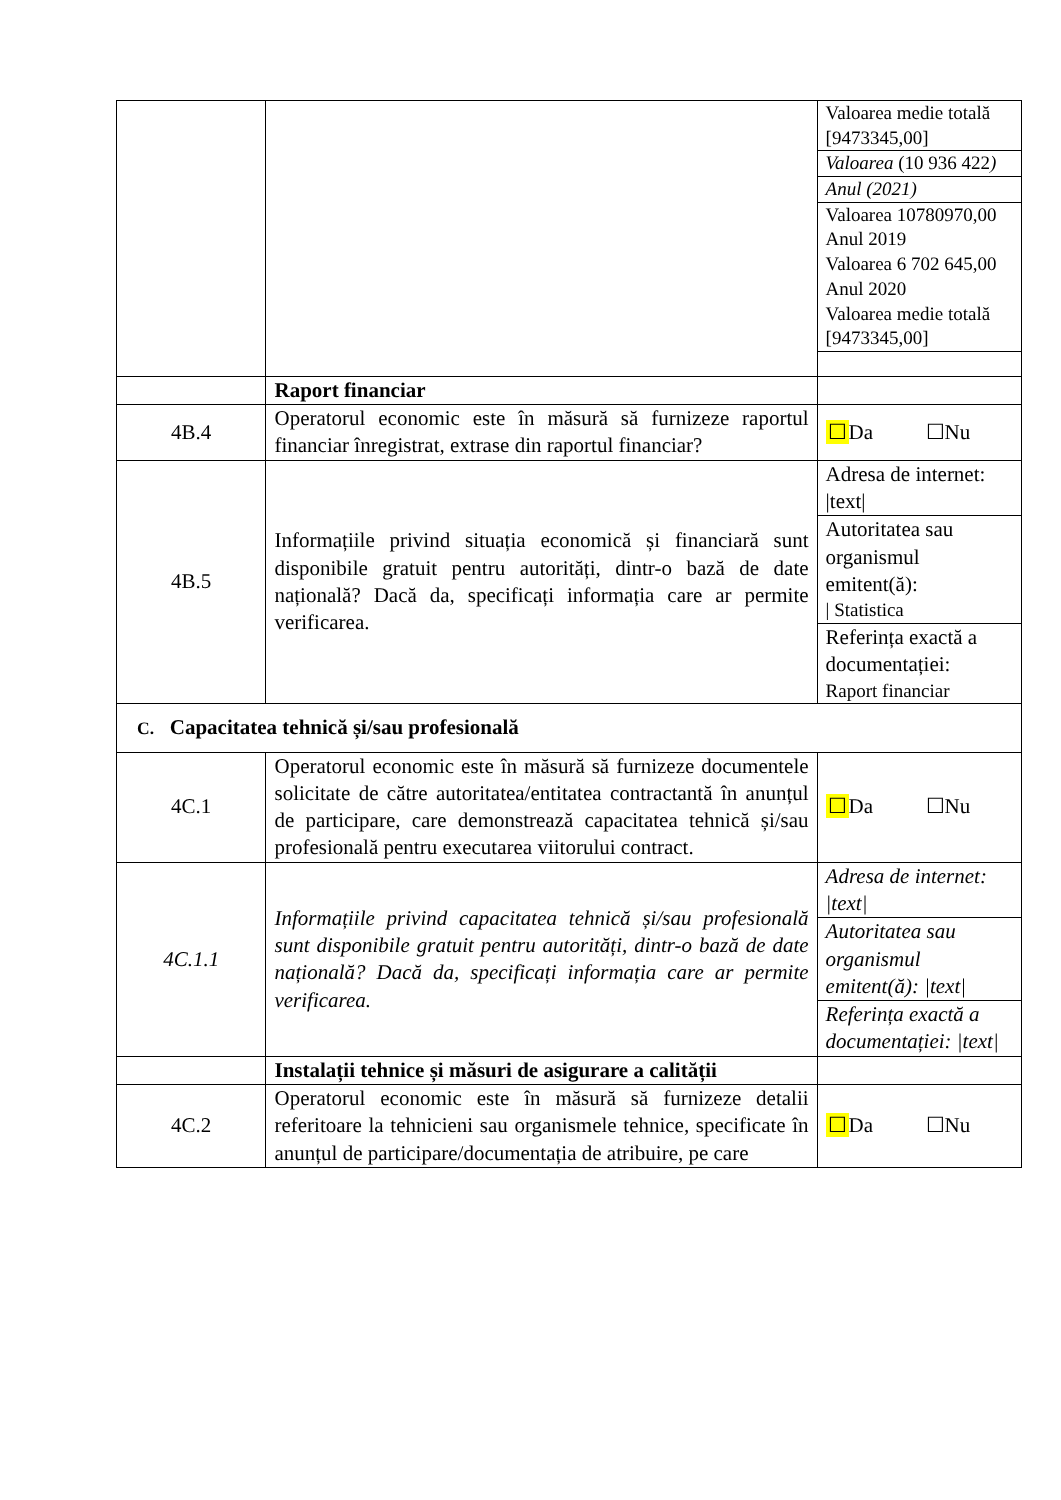| | | Valoarea medie totală [9473345,00] Valoarea (10 936 422 ) Anul (2021) Valoarea 10780970,00 Anul 2019 Valoarea 6 702 645,00 Anul 2020 Valoarea medie totală [9473345,00] |
| | Raport financiar | |
| 4B.4 | Operatorul economic este în măsură să furnizeze raportul financiar înregistrat, extrase din raportul financiar? | ☐ Da ☐Nu |
| 4B.5 | Informațiile privind situația economică și financiară sunt disponibile gratuit pentru autorități, dintr-o bază de date națională? Dacă da, specificați informația care ar permite verificarea. | Adresa de internet: /text/ Autoritatea sau organismul emitent(ă): / Statistica Referința exactă a documentației: Raport financiar |
| C. Capacitatea tehnică și/sau profesională | | |
| 4C.1 | Operatorul economic este în măsură să furnizeze documentele solicitate de către autoritatea/entitatea contractantă în anunțul de participare, care demonstrează capacitatea tehnică și/sau profesională pentru executarea viitorului contract. | ☐ Da ☐Nu |
| 4C.1.1 | Informațiile privind capacitatea tehnică și/sau profesională sunt disponibile gratuit pentru autorități, dintr-o bază de date națională? Dacă da, specificați informația care ar permite verificarea. | Adresa de internet: /text/ Autoritatea sau organismul emitent(ă): /text/ Referința exactă a documentației: /text/ |
| | Instalații tehnice și măsuri de asigurare a calității | |
| 4C.2 | Operatorul economic este în măsură să furnizeze detalii referitoare la tehnicieni sau organismele tehnice, specificate în anunțul de participare/documentația de atribuire, pe care | ☐ Da ☐Nu |